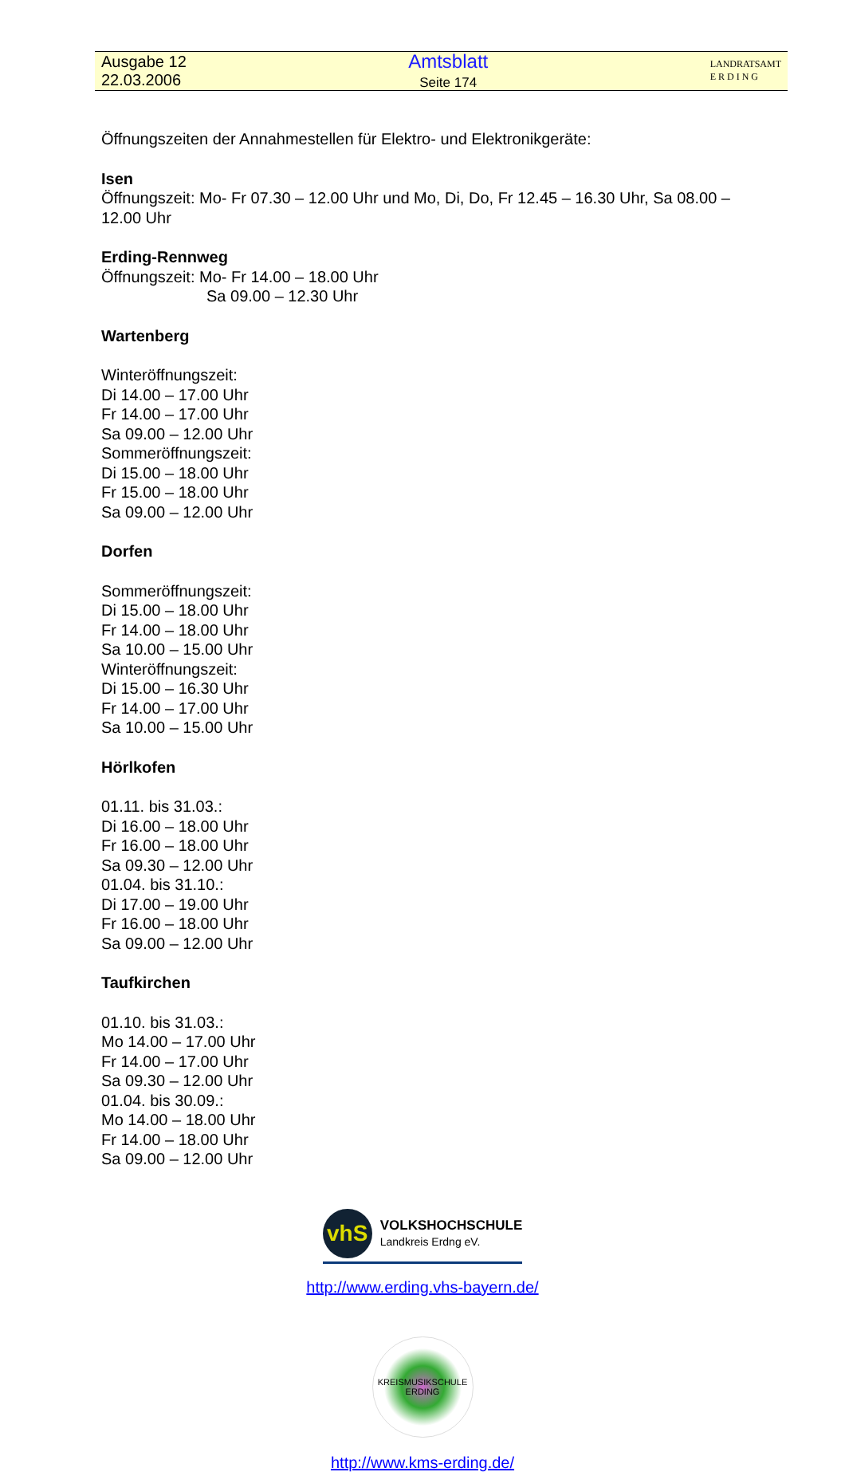Ausgabe 12
22.03.2006
Amtsblatt
Seite 174
LANDRATSAMT
E R D I N G
Öffnungszeiten der Annahmestellen für Elektro- und Elektronikgeräte:
Isen
Öffnungszeit: Mo- Fr 07.30 – 12.00 Uhr und Mo, Di, Do, Fr 12.45 – 16.30 Uhr, Sa 08.00 –
12.00 Uhr
Erding-Rennweg
Öffnungszeit: Mo- Fr 14.00 – 18.00 Uhr
Sa 09.00 – 12.30 Uhr
Wartenberg
Winteröffnungszeit:
Di 14.00 – 17.00 Uhr
Fr 14.00 – 17.00 Uhr
Sa 09.00 – 12.00 Uhr
Sommeröffnungszeit:
Di 15.00 – 18.00 Uhr
Fr 15.00 – 18.00 Uhr
Sa 09.00 – 12.00 Uhr
Dorfen
Sommeröffnungszeit:
Di 15.00 – 18.00 Uhr
Fr 14.00 – 18.00 Uhr
Sa 10.00 – 15.00 Uhr
Winteröffnungszeit:
Di 15.00 – 16.30 Uhr
Fr 14.00 – 17.00 Uhr
Sa 10.00 – 15.00 Uhr
Hörlkofen
01.11. bis 31.03.:
Di 16.00 – 18.00 Uhr
Fr 16.00 – 18.00 Uhr
Sa 09.30 – 12.00 Uhr
01.04. bis 31.10.:
Di 17.00 – 19.00 Uhr
Fr 16.00 – 18.00 Uhr
Sa 09.00 – 12.00 Uhr
Taufkirchen
01.10. bis 31.03.:
Mo 14.00 – 17.00 Uhr
Fr 14.00 – 17.00 Uhr
Sa 09.30 – 12.00 Uhr
01.04. bis 30.09.:
Mo 14.00 – 18.00 Uhr
Fr 14.00 – 18.00 Uhr
Sa 09.00 – 12.00 Uhr
vhS
VOLKSHOCHSCHULE
Landkreis Erdng eV.
http://www.erding.vhs-bayern.de/
KREISMUSIKSCHULE ERDING
http://www.kms-erding.de/